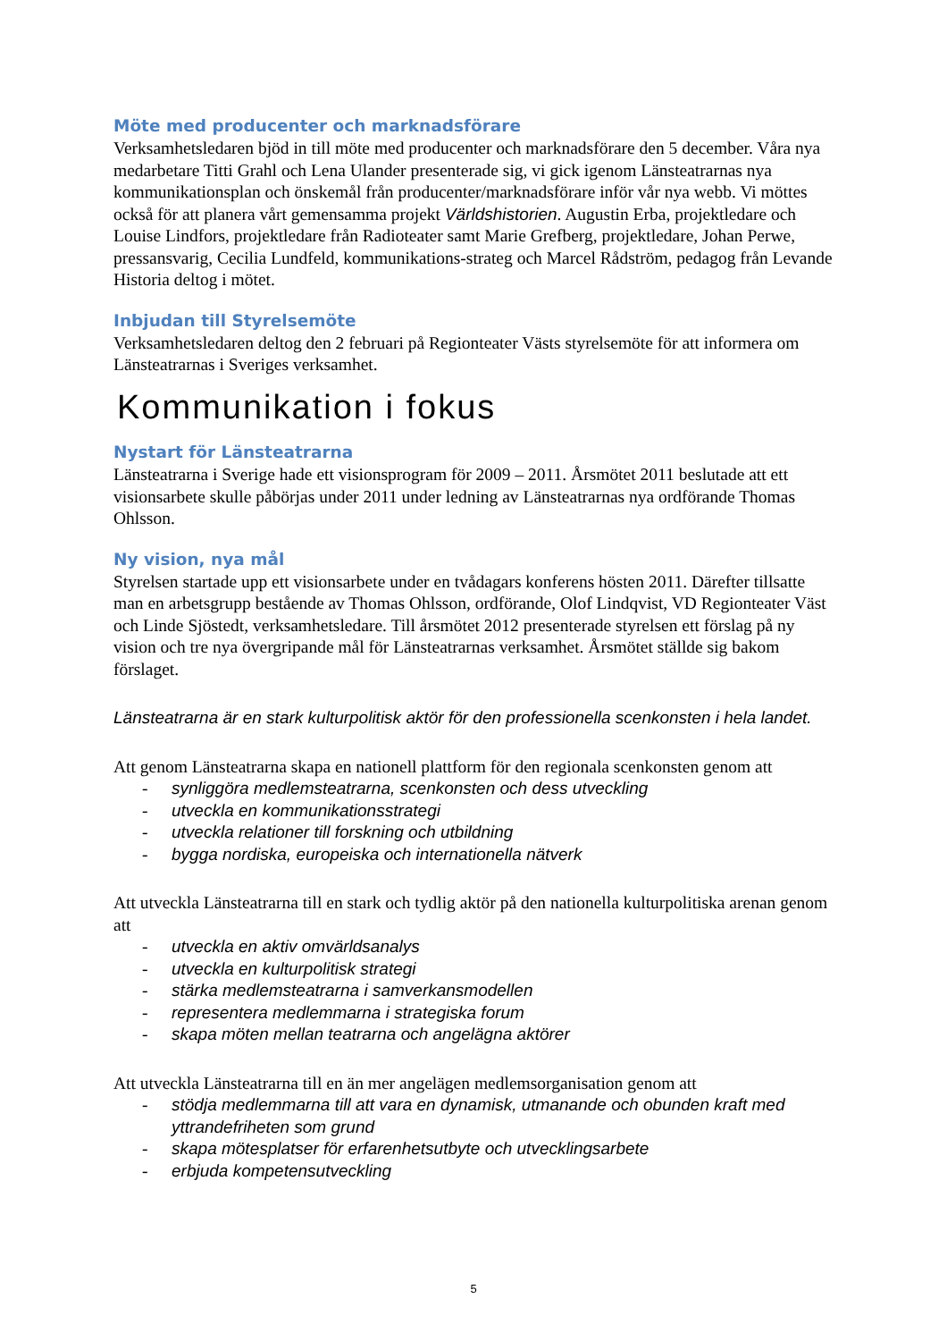Möte med producenter och marknadsförare
Verksamhetsledaren bjöd in till möte med producenter och marknadsförare den 5 december. Våra nya medarbetare Titti Grahl och Lena Ulander presenterade sig, vi gick igenom Länsteatrarnas nya kommunikationsplan och önskemål från producenter/marknadsförare inför vår nya webb. Vi möttes också för att planera vårt gemensamma projekt Världshistorien. Augustin Erba, projektledare och Louise Lindfors, projektledare från Radioteater samt Marie Grefberg, projektledare, Johan Perwe, pressansvarig, Cecilia Lundfeld, kommunikations-strateg och Marcel Rådström, pedagog från Levande Historia deltog i mötet.
Inbjudan till Styrelsemöte
Verksamhetsledaren deltog den 2 februari på Regionteater Västs styrelsemöte för att informera om Länsteatrarnas i Sveriges verksamhet.
Kommunikation i fokus
Nystart för Länsteatrarna
Länsteatrarna i Sverige hade ett visionsprogram för 2009 – 2011. Årsmötet 2011 beslutade att ett visionsarbete skulle påbörjas under 2011 under ledning av Länsteatrarnas nya ordförande Thomas Ohlsson.
Ny vision, nya mål
Styrelsen startade upp ett visionsarbete under en tvådagars konferens hösten 2011. Därefter tillsatte man en arbetsgrupp bestående av Thomas Ohlsson, ordförande, Olof Lindqvist, VD Regionteater Väst och Linde Sjöstedt, verksamhetsledare. Till årsmötet 2012 presenterade styrelsen ett förslag på ny vision och tre nya övergripande mål för Länsteatrarnas verksamhet. Årsmötet ställde sig bakom förslaget.
Länsteatrarna är en stark kulturpolitisk aktör för den professionella scenkonsten i hela landet.
Att genom Länsteatrarna skapa en nationell plattform för den regionala scenkonsten genom att
- synliggöra medlemsteatrarna, scenkonsten och dess utveckling
- utveckla en kommunikationsstrategi
- utveckla relationer till forskning och utbildning
- bygga nordiska, europeiska och internationella nätverk
Att utveckla Länsteatrarna till en stark och tydlig aktör på den nationella kulturpolitiska arenan genom att
- utveckla en aktiv omvärldsanalys
- utveckla en kulturpolitisk strategi
- stärka medlemsteatrarna i samverkansmodellen
- representera medlemmarna i strategiska forum
- skapa möten mellan teatrarna och angelägna aktörer
Att utveckla Länsteatrarna till en än mer angelägen medlemsorganisation genom att
- stödja medlemmarna till att vara en dynamisk, utmanande och obunden kraft med yttrandefriheten som grund
- skapa mötesplatser för erfarenhetsutbyte och utvecklingsarbete
- erbjuda kompetensutveckling
5